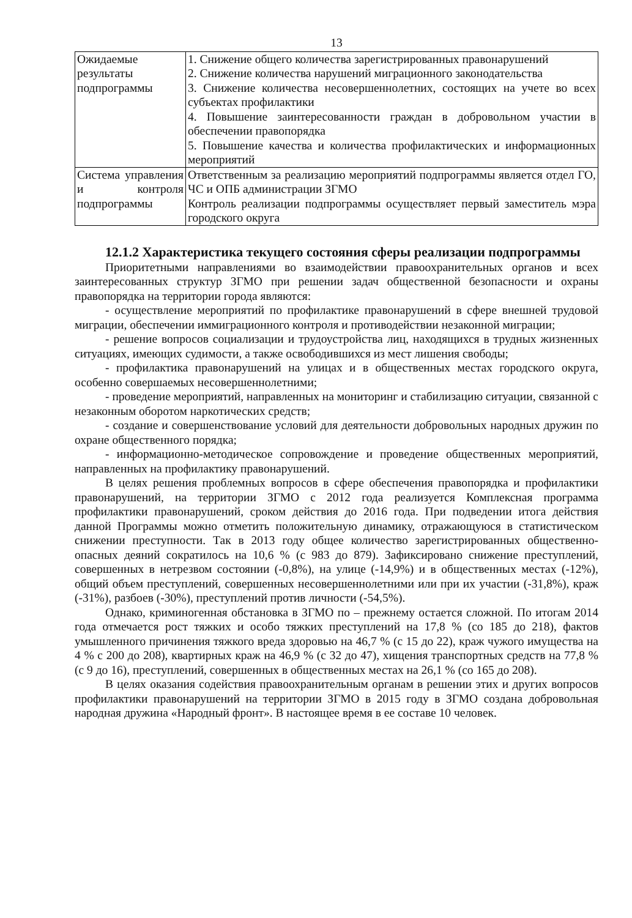13
| Ожидаемые результаты подпрограммы | 1. Снижение общего количества зарегистрированных правонарушений 2. Снижение количества нарушений миграционного законодательства 3. Снижение количества несовершеннолетних, состоящих на учете во всех субъектах профилактики 4. Повышение заинтересованности граждан в добровольном участии в обеспечении правопорядка 5. Повышение качества и количества профилактических и информационных мероприятий |
| Система управления и контроля подпрограммы | Ответственным за реализацию мероприятий подпрограммы является отдел ГО, ЧС и ОПБ администрации ЗГМО Контроль реализации подпрограммы осуществляет первый заместитель мэра городского округа |
12.1.2 Характеристика текущего состояния сферы реализации подпрограммы
Приоритетными направлениями во взаимодействии правоохранительных органов и всех заинтересованных структур ЗГМО при решении задач общественной безопасности и охраны правопорядка на территории города являются:
- осуществление мероприятий по профилактике правонарушений в сфере внешней трудовой миграции, обеспечении иммиграционного контроля и противодействии незаконной миграции;
- решение вопросов социализации и трудоустройства лиц, находящихся в трудных жизненных ситуациях, имеющих судимости, а также освободившихся из мест лишения свободы;
- профилактика правонарушений на улицах и в общественных местах городского округа, особенно совершаемых несовершеннолетними;
- проведение мероприятий, направленных на мониторинг и стабилизацию ситуации, связанной с незаконным оборотом наркотических средств;
- создание и совершенствование условий для деятельности добровольных народных дружин по охране общественного порядка;
- информационно-методическое сопровождение и проведение общественных мероприятий, направленных на профилактику правонарушений.
В целях решения проблемных вопросов в сфере обеспечения правопорядка и профилактики правонарушений, на территории ЗГМО с 2012 года реализуется Комплексная программа профилактики правонарушений, сроком действия до 2016 года. При подведении итога действия данной Программы можно отметить положительную динамику, отражающуюся в статистическом снижении преступности. Так в 2013 году общее количество зарегистрированных общественно-опасных деяний сократилось на 10,6 % (с 983 до 879). Зафиксировано снижение преступлений, совершенных в нетрезвом состоянии (-0,8%), на улице (-14,9%) и в общественных местах (-12%), общий объем преступлений, совершенных несовершеннолетними или при их участии (-31,8%), краж (-31%), разбоев (-30%), преступлений против личности (-54,5%).
Однако, криминогенная обстановка в ЗГМО по – прежнему остается сложной. По итогам 2014 года отмечается рост тяжких и особо тяжких преступлений на 17,8 % (со 185 до 218), фактов умышленного причинения тяжкого вреда здоровью на 46,7 % (с 15 до 22), краж чужого имущества на 4 % с 200 до 208), квартирных краж на 46,9 % (с 32 до 47), хищения транспортных средств на 77,8 % (с 9 до 16), преступлений, совершенных в общественных местах на 26,1 % (со 165 до 208).
В целях оказания содействия правоохранительным органам в решении этих и других вопросов профилактики правонарушений на территории ЗГМО в 2015 году в ЗГМО создана добровольная народная дружина «Народный фронт». В настоящее время в ее составе 10 человек.